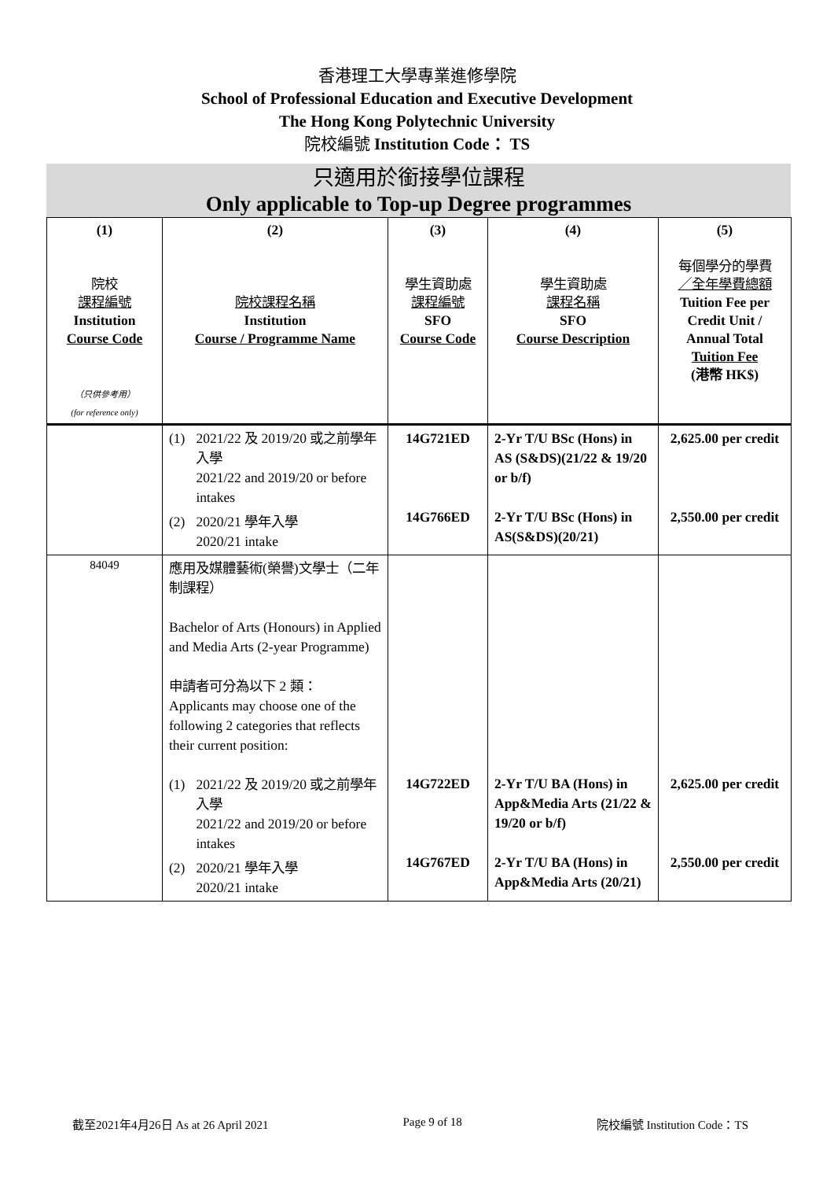香港理工大學專業進修學院
School of Professional Education and Executive Development
The Hong Kong Polytechnic University
院校編號 Institution Code： TS
只適用於銜接學位課程
Only applicable to Top-up Degree programmes
| (1) 院校 課程編號 Institution Course Code （只供參考用） (for reference only) | (2) 院校課程名稱 Institution Course / Programme Name | (3) 學生資助處 課程編號 SFO Course Code | (4) 學生資助處 課程名稱 SFO Course Description | (5) 每個學分的學費 ／全年學費總額 Tuition Fee per Credit Unit / Annual Total Tuition Fee (港幣 HK$) |
| --- | --- | --- | --- | --- |
| | (1) 2021/22 及 2019/20 或之前學年入學 2021/22 and 2019/20 or before intakes (2) 2020/21 學年入學 2020/21 intake | 14G721ED 14G766ED | 2-Yr T/U BSc (Hons) in AS (S&DS)(21/22 & 19/20 or b/f) 2-Yr T/U BSc (Hons) in AS(S&DS)(20/21) | 2,625.00 per credit 2,550.00 per credit |
| 84049 | 應用及媒體藝術(榮譽)文學士（二年制課程） Bachelor of Arts (Honours) in Applied and Media Arts (2-year Programme) 申請者可分為以下 2 類： Applicants may choose one of the following 2 categories that reflects their current position: (1) 2021/22 及 2019/20 或之前學年入學 2021/22 and 2019/20 or before intakes (2) 2020/21 學年入學 2020/21 intake | 14G722ED 14G767ED | 2-Yr T/U BA (Hons) in App&Media Arts (21/22 & 19/20 or b/f) 2-Yr T/U BA (Hons) in App&Media Arts (20/21) | 2,625.00 per credit 2,550.00 per credit |
截至2021年4月26日 As at 26 April 2021 Page 9 of 18 院校編號 Institution Code：TS